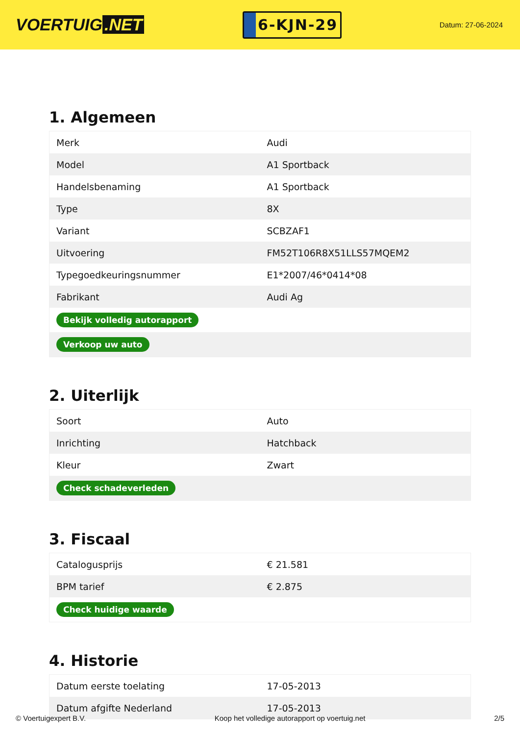VOERTUIG.NET
6-KJN-29
Datum: 27-06-2024
1. Algemeen
| Merk | Audi |
| Model | A1 Sportback |
| Handelsbenaming | A1 Sportback |
| Type | 8X |
| Variant | SCBZAF1 |
| Uitvoering | FM52T106R8X51LLS57MQEM2 |
| Typegoedkeuringsnummer | E1*2007/46*0414*08 |
| Fabrikant | Audi Ag |
| Bekijk volledig autorapport | |
| Verkoop uw auto | |
2. Uiterlijk
| Soort | Auto |
| Inrichting | Hatchback |
| Kleur | Zwart |
| Check schadeverleden | |
3. Fiscaal
| Catalogusprijs | € 21.581 |
| BPM tarief | € 2.875 |
| Check huidige waarde | |
4. Historie
| Datum eerste toelating | 17-05-2013 |
| Datum afgifte Nederland | 17-05-2013 |
© Voertuigexpert B.V. Koop het volledige autorapport op voertuig.net 2/5